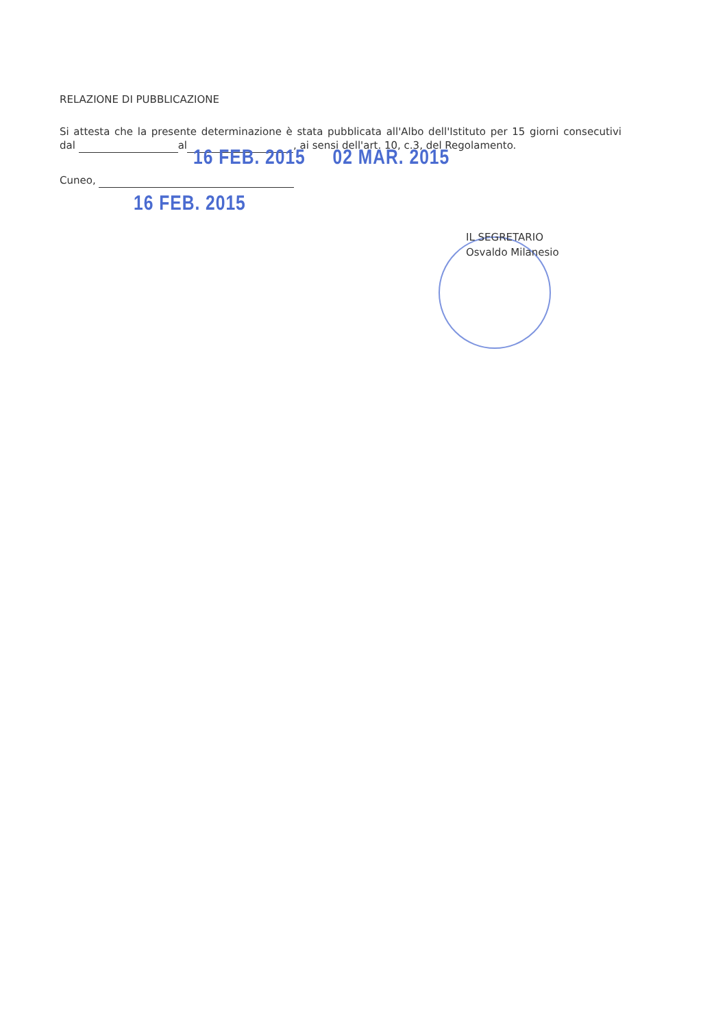RELAZIONE DI PUBBLICAZIONE
Si attesta che la presente determinazione è stata pubblicata all'Albo dell'Istituto per 15 giorni consecutivi dal al , ai sensi dell'art. 10, c.3, del Regolamento.
16 FEB. 2015 02 MAR. 2015
Cuneo,
16 FEB. 2015
IL SEGRETARIO
Osvaldo Milanesio